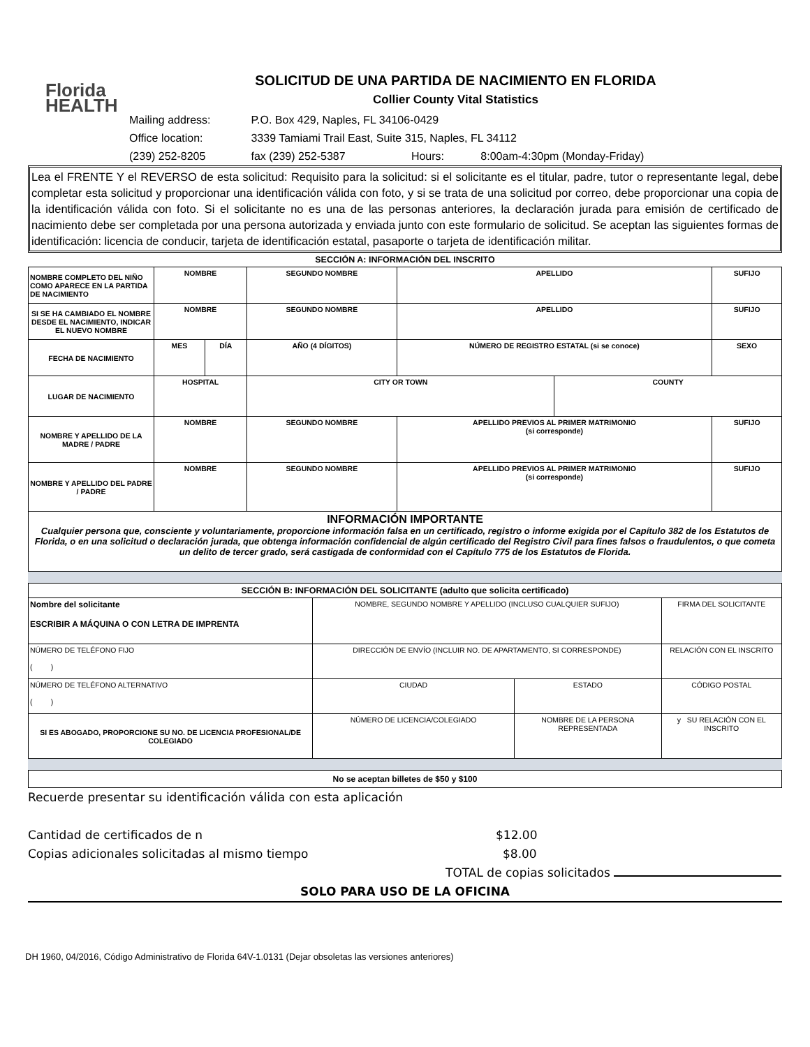Florida
HEALTH
SOLICITUD DE UNA PARTIDA DE NACIMIENTO EN FLORIDA
Collier County Vital Statistics
Mailing address: P.O. Box 429, Naples, FL 34106-0429
Office location: 3339 Tamiami Trail East, Suite 315, Naples, FL 34112
(239) 252-8205 fax (239) 252-5387 Hours: 8:00am-4:30pm (Monday-Friday)
Lea el FRENTE Y el REVERSO de esta solicitud: Requisito para la solicitud: si el solicitante es el titular, padre, tutor o representante legal, debe completar esta solicitud y proporcionar una identificación válida con foto, y si se trata de una solicitud por correo, debe proporcionar una copia de la identificación válida con foto. Si el solicitante no es una de las personas anteriores, la declaración jurada para emisión de certificado de nacimiento debe ser completada por una persona autorizada y enviada junto con este formulario de solicitud. Se aceptan las siguientes formas de identificación: licencia de conducir, tarjeta de identificación estatal, pasaporte o tarjeta de identificación militar.
SECCIÓN A: INFORMACIÓN DEL INSCRITO
| NOMBRE COMPLETO DEL NIÑO COMO APARECE EN LA PARTIDA DE NACIMIENTO | NOMBRE | | SEGUNDO NOMBRE | APELLIDO | | SUFIJO |
| SI SE HA CAMBIADO EL NOMBRE DESDE EL NACIMIENTO, INDICAR EL NUEVO NOMBRE | NOMBRE | | SEGUNDO NOMBRE | APELLIDO | | SUFIJO |
| FECHA DE NACIMIENTO | MES | DÍA | AÑO (4 DÍGITOS) | NÚMERO DE REGISTRO ESTATAL (si se conoce) | | SEXO |
| LUGAR DE NACIMIENTO | HOSPITAL | | CITY OR TOWN | | COUNTY | |
| NOMBRE Y APELLIDO DE LA MADRE / PADRE | NOMBRE | | SEGUNDO NOMBRE | APELLIDO PREVIOS AL PRIMER MATRIMONIO (si corresponde) | | SUFIJO |
| NOMBRE Y APELLIDO DEL PADRE / PADRE | NOMBRE | | SEGUNDO NOMBRE | APELLIDO PREVIOS AL PRIMER MATRIMONIO (si corresponde) | | SUFIJO |
| INFORMACIÓN IMPORTANTE Cualquier persona que, consciente y voluntariamente, proporcione información falsa en un certificado, registro o informe exigida por el Capítulo 382 de los Estatutos de Florida, o en una solicitud o declaración jurada, que obtenga información confidencial de algún certificado del Registro Civil para fines falsos o fraudulentos, o que cometa un delito de tercer grado, será castigada de conformidad con el Capítulo 775 de los Estatutos de Florida. | | | | | | |
| SECCIÓN B: INFORMACIÓN DEL SOLICITANTE (adulto que solicita certificado) | | | | | |
| Nombre del solicitante ESCRIBIR A MÁQUINA O CON LETRA DE IMPRENTA | NOMBRE, SEGUNDO NOMBRE Y APELLIDO (INCLUSO CUALQUIER SUFIJO) | | | FIRMA DEL SOLICITANTE | |
| NÚMERO DE TELÉFONO FIJO ( ) | DIRECCIÓN DE ENVÍO (INCLUIR NO. DE APARTAMENTO, SI CORRESPONDE) | | | RELACIÓN CON EL INSCRITO | |
| NÚMERO DE TELÉFONO ALTERNATIVO ( ) | CIUDAD | | ESTADO | CÓDIGO POSTAL | |
| SI ES ABOGADO, PROPORCIONE SU NO. DE LICENCIA PROFESIONAL/DE COLEGIADO | NÚMERO DE LICENCIA/COLEGIADO | NOMBRE DE LA PERSONA REPRESENTADA | | | y SU RELACIÓN CON EL INSCRITO |
| No se aceptan billetes de $50 y $100 |
Recuerde presentar su identificación válida con esta aplicación
Cantidad de certificados de n $12.00
Copias adicionales solicitadas al mismo tiempo $8.00
TOTAL de copias solicitados
SOLO PARA USO DE LA OFICINA
DH 1960, 04/2016, Código Administrativo de Florida 64V-1.0131 (Dejar obsoletas las versiones anteriores)